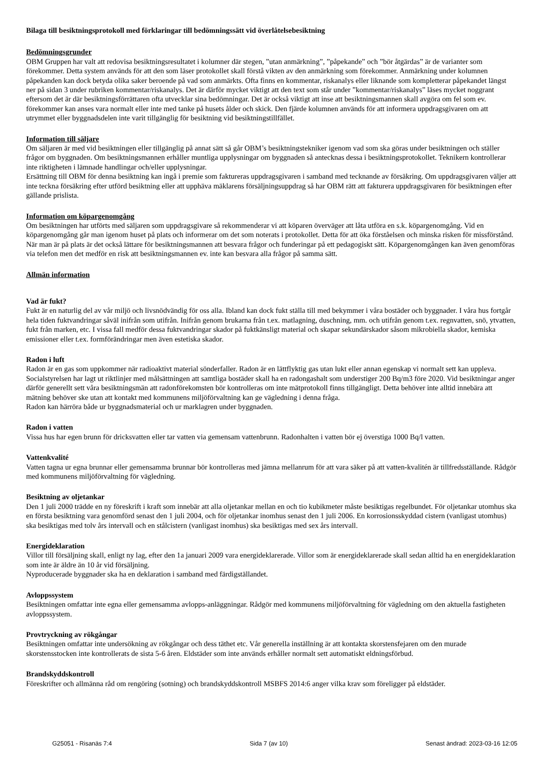Bilaga till besiktningsprotokoll med förklaringar till bedömningssätt vid överlåtelsebesiktning
Bedömningsgrunder
OBM Gruppen har valt att redovisa besiktningsresultatet i kolumner där stegen, ”utan anmärkning”, ”påpekande” och ”bör åtgärdas” är de varianter som förekommer. Detta system används för att den som läser protokollet skall förstå vikten av den anmärkning som förekommer. Anmärkning under kolumnen påpekanden kan dock betyda olika saker beroende på vad som anmärkts. Ofta finns en kommentar, riskanalys eller liknande som kompletterar påpekandet längst ner på sidan 3 under rubriken kommentar/riskanalys. Det är därför mycket viktigt att den text som står under ”kommentar/riskanalys” läses mycket noggrant eftersom det är där besiktningsförrättaren ofta utvecklar sina bedömningar. Det är också viktigt att inse att besiktningsmannen skall avgöra om fel som ev. förekommer kan anses vara normalt eller inte med tanke på husets ålder och skick. Den fjärde kolumnen används för att informera uppdragsgivaren om att utrymmet eller byggnadsdelen inte varit tillgänglig för besiktning vid besiktningstillfället.
Information till säljare
Om säljaren är med vid besiktningen eller tillgänglig på annat sätt så går OBM’s besiktningstekniker igenom vad som ska göras under besiktningen och ställer frågor om byggnaden. Om besiktningsmannen erhåller muntliga upplysningar om byggnaden så antecknas dessa i besiktningsprotokollet. Teknikern kontrollerar inte riktigheten i lämnade handlingar och/eller upplysningar.
Ersättning till OBM för denna besiktning kan ingå i premie som faktureras uppdragsgivaren i samband med tecknande av försäkring. Om uppdragsgivaren väljer att inte teckna försäkring efter utförd besiktning eller att upphäva mäklarens försäljningsuppdrag så har OBM rätt att fakturera uppdragsgivaren för besiktningen efter gällande prislista.
Information om köpargenomgång
Om besiktningen har utförts med säljaren som uppdragsgivare så rekommenderar vi att köparen överväger att låta utföra en s.k. köpargenomgång. Vid en köpargenomgång går man igenom huset på plats och informerar om det som noterats i protokollet. Detta för att öka förståelsen och minska risken för missförstånd. När man är på plats är det också lättare för besiktningsmannen att besvara frågor och funderingar på ett pedagogiskt sätt. Köpargenomgången kan även genomföras via telefon men det medför en risk att besiktningsmannen ev. inte kan besvara alla frågor på samma sätt.
Allmän information
Vad är fukt?
Fukt är en naturlig del av vår miljö och livsnödvändig för oss alla. Ibland kan dock fukt ställa till med bekymmer i våra bostäder och byggnader. I våra hus fortgår hela tiden fuktvandringar såväl inifrån som utifrån. Inifrån genom brukarna från t.ex. matlagning, duschning, mm. och utifrån genom t.ex. regnvatten, snö, ytvatten, fukt från marken, etc. I vissa fall medför dessa fuktvandringar skador på fuktkänsligt material och skapar sekundärskador såsom mikrobiella skador, kemiska emissioner eller t.ex. formförändringar men även estetiska skador.
Radon i luft
Radon är en gas som uppkommer när radioaktivt material sönderfaller. Radon är en lättflyktig gas utan lukt eller annan egenskap vi normalt sett kan uppleva.
Socialstyrelsen har lagt ut riktlinjer med målsättningen att samtliga bostäder skall ha en radongashalt som understiger 200 Bq/m3 före 2020. Vid besiktningar anger därför generellt sett våra besiktningsmän att radonförekomsten bör kontrolleras om inte mätprotokoll finns tillgängligt. Detta behöver inte alltid innebära att mätning behöver ske utan att kontakt med kommunens miljöförvaltning kan ge vägledning i denna fråga.
Radon kan härröra både ur byggnadsmaterial och ur marklagren under byggnaden.
Radon i vatten
Vissa hus har egen brunn för dricksvatten eller tar vatten via gemensam vattenbrunn. Radonhalten i vatten bör ej överstiga 1000 Bq/l vatten.
Vattenkvalité
Vatten tagna ur egna brunnar eller gemensamma brunnar bör kontrolleras med jämna mellanrum för att vara säker på att vatten-kvalitén är tillfredsställande. Rådgör med kommunens miljöförvaltning för vägledning.
Besiktning av oljetankar
Den 1 juli 2000 trädde en ny föreskrift i kraft som innebär att alla oljetankar mellan en och tio kubikmeter måste besiktigas regelbundet. För oljetankar utomhus ska en första besiktning vara genomförd senast den 1 juli 2004, och för oljetankar inomhus senast den 1 juli 2006. En korrosionsskyddad cistern (vanligast utomhus) ska besiktigas med tolv års intervall och en stålcistern (vanligast inomhus) ska besiktigas med sex års intervall.
Energideklaration
Villor till försäljning skall, enligt ny lag, efter den 1a januari 2009 vara energideklarerade. Villor som är energideklarerade skall sedan alltid ha en energideklaration som inte är äldre än 10 år vid försäljning.
Nyproducerade byggnader ska ha en deklaration i samband med färdigställandet.
Avloppssystem
Besiktningen omfattar inte egna eller gemensamma avlopps-anläggningar. Rådgör med kommunens miljöförvaltning för vägledning om den aktuella fastigheten avloppssystem.
Provtryckning av rökgångar
Besiktningen omfattar inte undersökning av rökgångar och dess täthet etc. Vår generella inställning är att kontakta skorstensfejaren om den murade skorstensstocken inte kontrollerats de sista 5-6 åren. Eldstäder som inte används erhåller normalt sett automatiskt eldningsförbud.
Brandskyddskontroll
Föreskrifter och allmänna råd om rengöring (sotning) och brandskyddskontroll MSBFS 2014:6 anger vilka krav som föreligger på eldstäder.
G25051 - Risanäs 7:4 Sida 7 (av 10) Senast ändrad: 2023-03-16 12:05